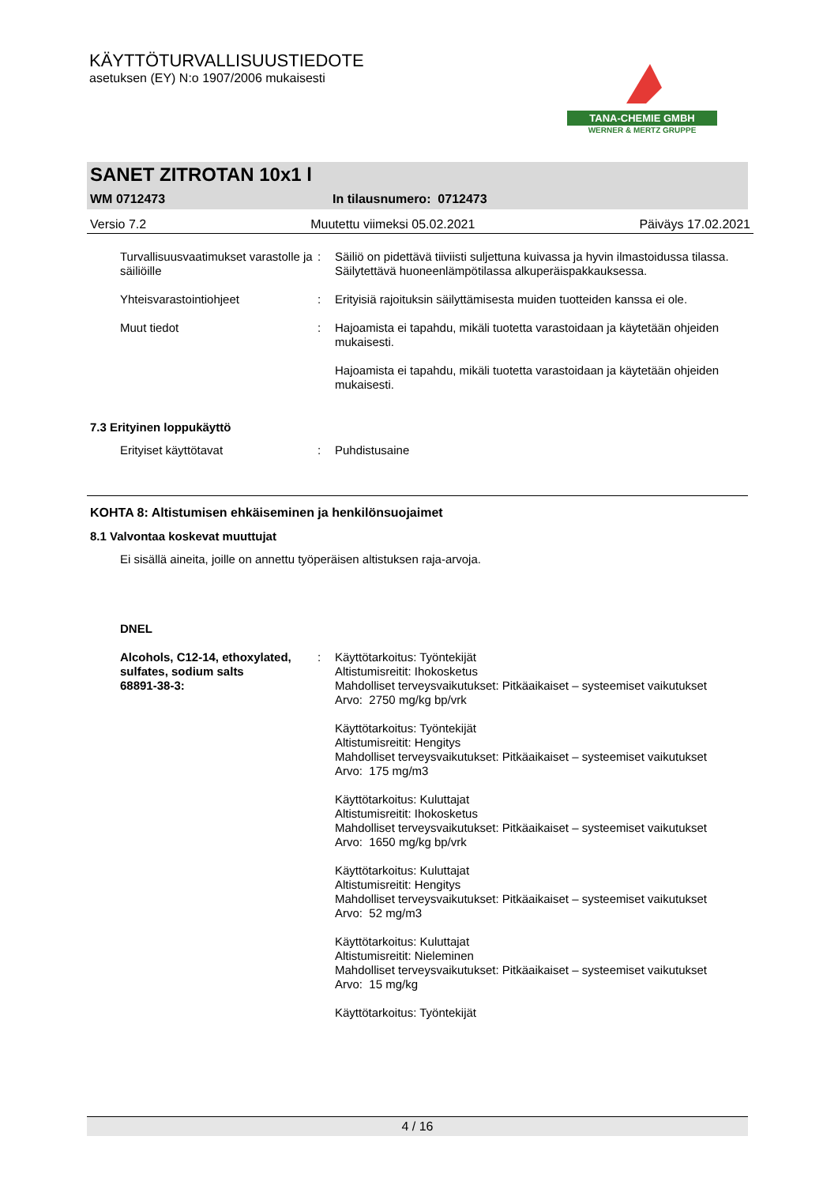KÄYTTÖTURVALLISUUSTIEDOTE
asetuksen (EY) N:o 1907/2006 mukaisesti
TANA-CHEMIE GMBH
WERNER & MERTZ GRUPPE
SANET ZITROTAN 10x1 l
WM 0712473 In tilausnumero: 0712473
Versio 7.2 Muutettu viimeksi 05.02.2021 Päiväys 17.02.2021
Turvallisuusvaatimukset varastolle ja säiliöille
: Säiliö on pidettävä tiiviisti suljettuna kuivassa ja hyvin ilmastoidussa tilassa. Säilytettävä huoneenlämpötilassa alkuperäispakkauksessa.
Yhteisvarastointiohjeet : Erityisiä rajoituksin säilyttämisesta muiden tuotteiden kanssa ei ole.
Muut tiedot : Hajoamista ei tapahdu, mikäli tuotetta varastoidaan ja käytetään ohjeiden mukaisesti.
Hajoamista ei tapahdu, mikäli tuotetta varastoidaan ja käytetään ohjeiden mukaisesti.
7.3 Erityinen loppukäyttö
Erityiset käyttötavat : Puhdistusaine
KOHTA 8: Altistumisen ehkäiseminen ja henkilönsuojaimet
8.1 Valvontaa koskevat muuttujat
Ei sisällä aineita, joille on annettu työperäisen altistuksen raja-arvoja.
DNEL
Alcohols, C12-14, ethoxylated, sulfates, sodium salts
68891-38-3:
: Käyttötarkoitus: Työntekijät
Altistumisreitit: Ihokosketus
Mahdolliset terveysvaikutukset: Pitkäaikaiset – systeemiset vaikutukset
Arvo: 2750 mg/kg bp/vrk
Käyttötarkoitus: Työntekijät
Altistumisreitit: Hengitys
Mahdolliset terveysvaikutukset: Pitkäaikaiset – systeemiset vaikutukset
Arvo: 175 mg/m3
Käyttötarkoitus: Kuluttajat
Altistumisreitit: Ihokosketus
Mahdolliset terveysvaikutukset: Pitkäaikaiset – systeemiset vaikutukset
Arvo: 1650 mg/kg bp/vrk
Käyttötarkoitus: Kuluttajat
Altistumisreitit: Hengitys
Mahdolliset terveysvaikutukset: Pitkäaikaiset – systeemiset vaikutukset
Arvo: 52 mg/m3
Käyttötarkoitus: Kuluttajat
Altistumisreitit: Nieleminen
Mahdolliset terveysvaikutukset: Pitkäaikaiset – systeemiset vaikutukset
Arvo: 15 mg/kg
Käyttötarkoitus: Työntekijät
4 / 16